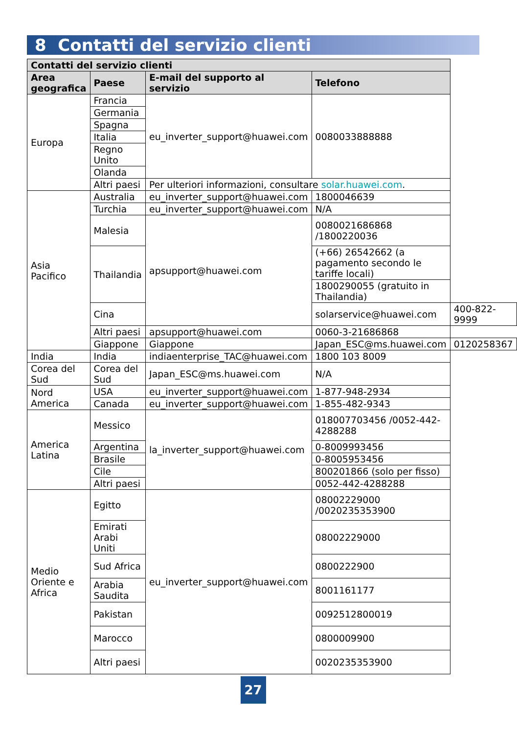8 Contatti del servizio clienti
| Contatti del servizio clienti | | | | |
| --- | --- | --- | --- | --- |
| Area geografica | Paese | E-mail del supporto al servizio | Telefono | |
| Europa | Francia | eu_inverter_support@huawei.com | 0080033888888 | |
| | Germania | | | |
| | Spagna | | | |
| | Italia | | | |
| | Regno Unito | | | |
| | Olanda | | | |
| | Altri paesi | Per ulteriori informazioni, consultare solar.huawei.com . | | |
| Asia Pacifico | Australia | eu_inverter_support@huawei.com | 1800046639 | |
| | Turchia | eu_inverter_support@huawei.com | N/A | |
| | Malesia | apsupport@huawei.com | 0080021686868 /1800220036 | |
| | Thailandia | | (+66) 26542662 (a pagamento secondo le tariffe locali) | |
| | | | 1800290055 (gratuito in Thailandia) | |
| | Cina | | solarservice@huawei.com | 400-822-9999 |
| | Altri paesi | apsupport@huawei.com | 0060-3-21686868 | |
| | Giappone | Giappone | Japan_ESC@ms.huawei.com | 0120258367 |
| India | India | indiaenterprise_TAC@huawei.com | 1800 103 8009 | |
| Corea del Sud | Corea del Sud | Japan_ESC@ms.huawei.com | N/A | |
| Nord America | USA | eu_inverter_support@huawei.com | 1-877-948-2934 | |
| | Canada | eu_inverter_support@huawei.com | 1-855-482-9343 | |
| America Latina | Messico | la_inverter_support@huawei.com | 018007703456 /0052-442-4288288 | |
| | Argentina | | 0-8009993456 | |
| | Brasile | | 0-8005953456 | |
| | Cile | | 800201866 (solo per fisso) | |
| | Altri paesi | | 0052-442-4288288 | |
| Medio Oriente e Africa | Egitto | eu_inverter_support@huawei.com | 08002229000 /0020235353900 | |
| | Emirati Arabi Uniti | | 08002229000 | |
| | Sud Africa | | 0800222900 | |
| | Arabia Saudita | | 8001161177 | |
| | Pakistan | | 0092512800019 | |
| | Marocco | | 0800009900 | |
| | Altri paesi | | 0020235353900 | |
27